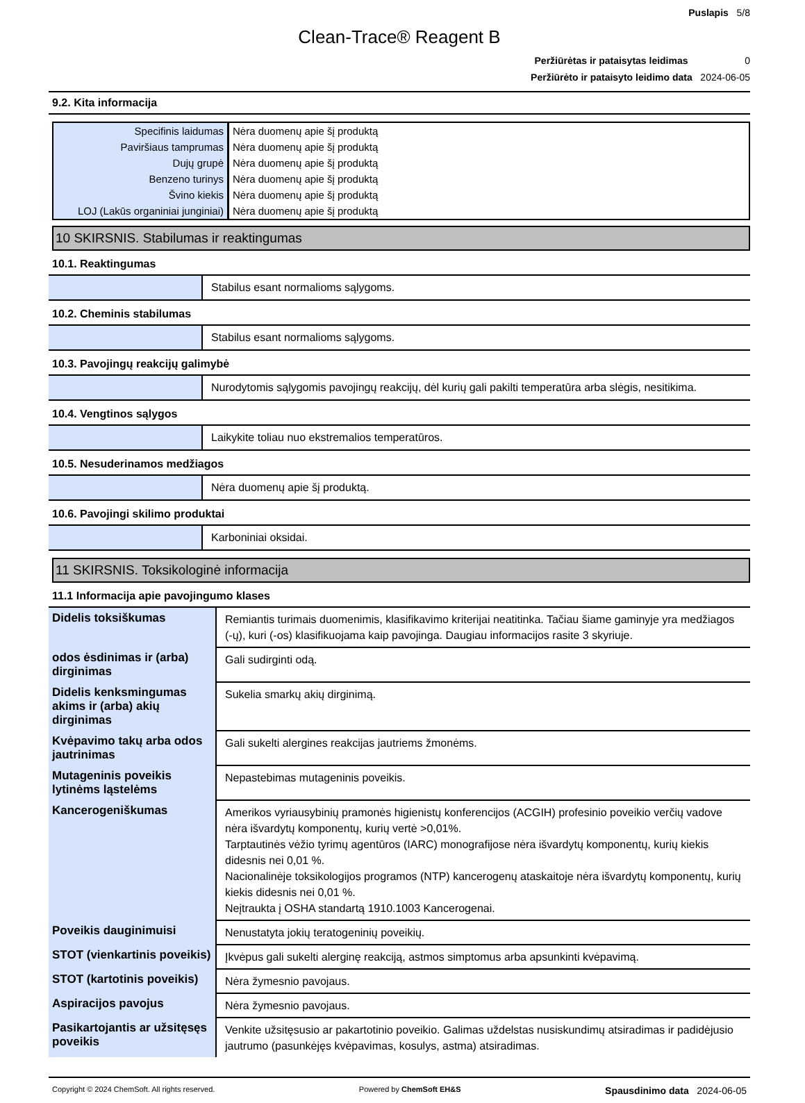Puslapis 5/8
Clean-Trace® Reagent B
Peržiūrėtas ir pataisytas leidimas 0
Peržiūrėto ir pataisyto leidimo data 2024-06-05
9.2. Kita informacija
| Specifinis laidumas | Nėra duomenų apie šį produktą |
| Paviršiaus tamprumas | Nėra duomenų apie šį produktą |
| Dujų grupė | Nėra duomenų apie šį produktą |
| Benzeno turinys | Nėra duomenų apie šį produktą |
| Švino kiekis | Nėra duomenų apie šį produktą |
| LOJ (Lakūs organiniai junginiai) | Nėra duomenų apie šį produktą |
10 SKIRSNIS. Stabilumas ir reaktingumas
10.1. Reaktingumas
| | Stabilus esant normalioms sąlygoms. |
10.2. Cheminis stabilumas
| | Stabilus esant normalioms sąlygoms. |
10.3. Pavojingų reakcijų galimybė
| | Nurodytomis sąlygomis pavojingų reakcijų, dėl kurių gali pakilti temperatūra arba slėgis, nesitikima. |
10.4. Vengtinos sąlygos
| | Laikykite toliau nuo ekstremalios temperatūros. |
10.5. Nesuderinamos medžiagos
| | Nėra duomenų apie šį produktą. |
10.6. Pavojingi skilimo produktai
| | Karboniniai oksidai. |
11 SKIRSNIS. Toksikologinė informacija
11.1 Informacija apie pavojingumo klases
| Didelis toksiškumas | Remiantis turimais duomenimis, klasifikavimo kriterijai neatitinka. Tačiau šiame gaminyje yra medžiagos (-ų), kuri (-os) klasifikuojama kaip pavojinga. Daugiau informacijos rasite 3 skyriuje. |
| odos ėsdinimas ir (arba) dirginimas | Gali sudirginti odą. |
| Didelis kenksmingumas akims ir (arba) akių dirginimas | Sukelia smarkų akių dirginimą. |
| Kvėpavimo takų arba odos jautrinimas | Gali sukelti alergines reakcijas jautriems žmonėms. |
| Mutageninis poveikis lytinėms ląstelėms | Nepastebimas mutageninis poveikis. |
| Kancerogeniškumas | Amerikos vyriausybinių pramonės higienistų konferencijos (ACGIH) profesinio poveikio verčių vadove nėra išvardytų komponentų, kurių vertė >0,01%. Tarptautinės vėžio tyrimų agentūros (IARC) monografijose nėra išvardytų komponentų, kurių kiekis didesnis nei 0,01 %. Nacionalinėje toksikologijos programos (NTP) kancerogenų ataskaitoje nėra išvardytų komponentų, kurių kiekis didesnis nei 0,01 %. Neįtraukta į OSHA standartą 1910.1003 Kancerogenai. |
| Poveikis dauginimuisi | Nenustatyta jokių teratogeninių poveikių. |
| STOT (vienkartinis poveikis) | Įkvėpus gali sukelti alerginę reakciją, astmos simptomus arba apsunkinti kvėpavimą. |
| STOT (kartotinis poveikis) | Nėra žymesnio pavojaus. |
| Aspiracijos pavojus | Nėra žymesnio pavojaus. |
| Pasikartojantis ar užsitęsęs poveikis | Venkite užsitęsusio ar pakartotinio poveikio. Galimas uždelstas nusiskundimų atsiradimas ir padidėjusio jautrumo (pasunkėjęs kvėpavimas, kosulys, astma) atsiradimas. |
Copyright © 2024 ChemSoft. All rights reserved. Powered by ChemSoft EH&S Spausdinimo data 2024-06-05